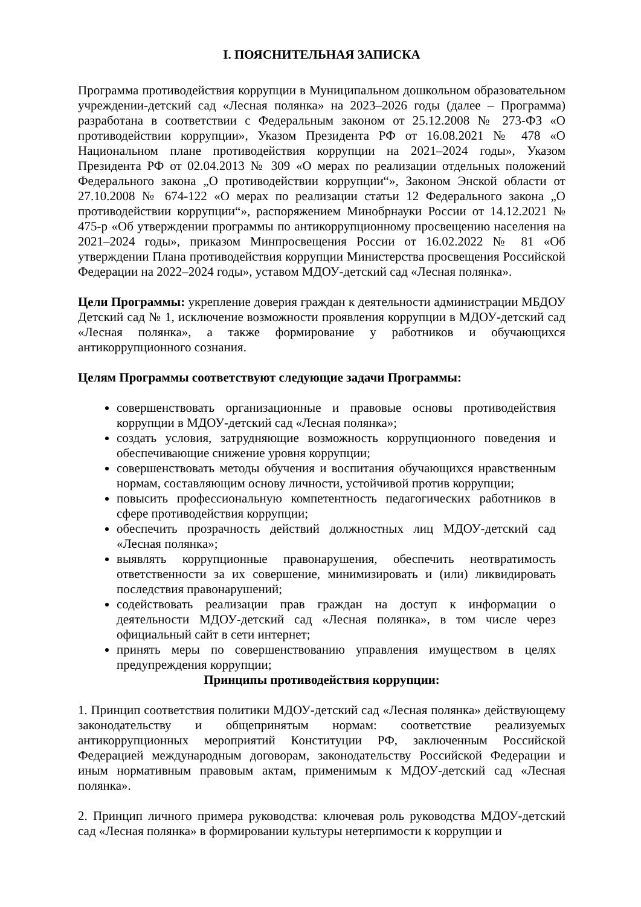I. ПОЯСНИТЕЛЬНАЯ ЗАПИСКА
Программа противодействия коррупции в Муниципальном дошкольном образовательном учреждении-детский сад «Лесная полянка» на 2023–2026 годы (далее – Программа) разработана в соответствии с Федеральным законом от 25.12.2008 № 273-ФЗ «О противодействии коррупции», Указом Президента РФ от 16.08.2021 № 478 «О Национальном плане противодействия коррупции на 2021–2024 годы», Указом Президента РФ от 02.04.2013 № 309 «О мерах по реализации отдельных положений Федерального закона „О противодействии коррупции“», Законом Энской области от 27.10.2008 № 674-122 «О мерах по реализации статьи 12 Федерального закона „О противодействии коррупции“», распоряжением Минобрнауки России от 14.12.2021 № 475-р «Об утверждении программы по антикоррупционному просвещению населения на 2021–2024 годы», приказом Минпросвещения России от 16.02.2022 № 81 «Об утверждении Плана противодействия коррупции Министерства просвещения Российской Федерации на 2022–2024 годы», уставом МДОУ-детский сад «Лесная полянка».
Цели Программы: укрепление доверия граждан к деятельности администрации МБДОУ Детский сад № 1, исключение возможности проявления коррупции в МДОУ-детский сад «Лесная полянка», а также формирование у работников и обучающихся антикоррупционного сознания.
Целям Программы соответствуют следующие задачи Программы:
совершенствовать организационные и правовые основы противодействия коррупции в МДОУ-детский сад «Лесная полянка»;
создать условия, затрудняющие возможность коррупционного поведения и обеспечивающие снижение уровня коррупции;
совершенствовать методы обучения и воспитания обучающихся нравственным нормам, составляющим основу личности, устойчивой против коррупции;
повысить профессиональную компетентность педагогических работников в сфере противодействия коррупции;
обеспечить прозрачность действий должностных лиц МДОУ-детский сад «Лесная полянка»;
выявлять коррупционные правонарушения, обеспечить неотвратимость ответственности за их совершение, минимизировать и (или) ликвидировать последствия правонарушений;
содействовать реализации прав граждан на доступ к информации о деятельности МДОУ-детский сад «Лесная полянка», в том числе через официальный сайт в сети интернет;
принять меры по совершенствованию управления имуществом в целях предупреждения коррупции;
Принципы противодействия коррупции:
1. Принцип соответствия политики МДОУ-детский сад «Лесная полянка» действующему законодательству и общепринятым нормам: соответствие реализуемых антикоррупционных мероприятий Конституции РФ, заключенным Российской Федерацией международным договорам, законодательству Российской Федерации и иным нормативным правовым актам, применимым к МДОУ-детский сад «Лесная полянка».
2. Принцип личного примера руководства: ключевая роль руководства МДОУ-детский сад «Лесная полянка» в формировании культуры нетерпимости к коррупции и